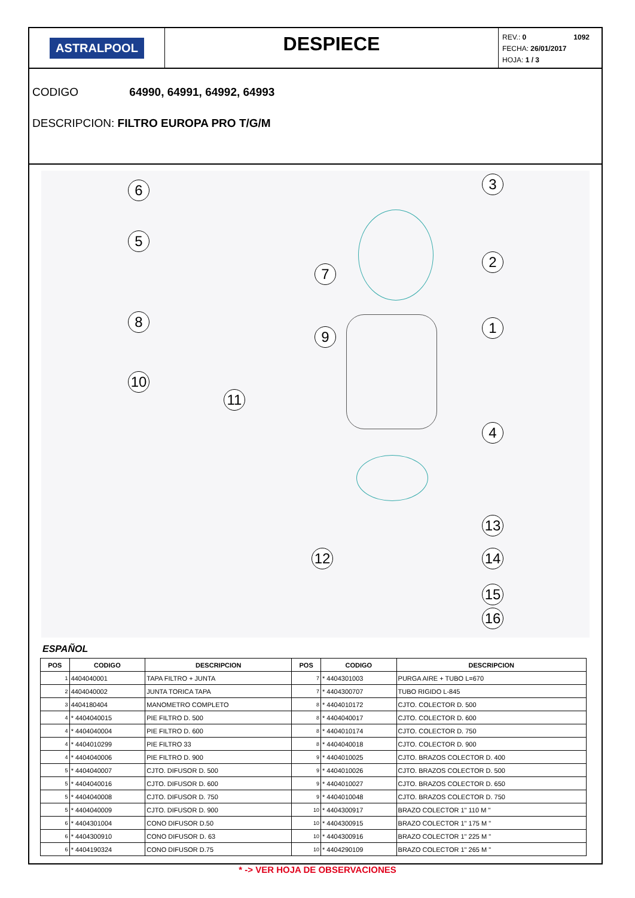ASTRALPOOL
DESPIECE
REV.: 0
FECHA: 26/01/2017
HOJA: 1 / 3
1092
CODIGO 64990, 64991, 64992, 64993
DESCRIPCION: FILTRO EUROPA PRO T/G/M
6
5
8
10
11
7
9
3
2
1
4
13
14
15
16
12
ESPAÑOL
| POS | CODIGO | DESCRIPCION | POS | CODIGO | DESCRIPCION |
| --- | --- | --- | --- | --- | --- |
| 1 | 4404040001 | TAPA FILTRO + JUNTA | 7 | * 4404301003 | PURGA AIRE + TUBO L=670 |
| 2 | 4404040002 | JUNTA TORICA TAPA | 7 | * 4404300707 | TUBO RIGIDO L-845 |
| 3 | 4404180404 | MANOMETRO COMPLETO | 8 | * 4404010172 | CJTO. COLECTOR D. 500 |
| 4 | * 4404040015 | PIE FILTRO D. 500 | 8 | * 4404040017 | CJTO. COLECTOR D. 600 |
| 4 | * 4404040004 | PIE FILTRO D. 600 | 8 | * 4404010174 | CJTO. COLECTOR D. 750 |
| 4 | * 4404010299 | PIE FILTRO 33 | 8 | * 4404040018 | CJTO. COLECTOR D. 900 |
| 4 | * 4404040006 | PIE FILTRO D. 900 | 9 | * 4404010025 | CJTO. BRAZOS COLECTOR D. 400 |
| 5 | * 4404040007 | CJTO. DIFUSOR D. 500 | 9 | * 4404010026 | CJTO. BRAZOS COLECTOR D. 500 |
| 5 | * 4404040016 | CJTO. DIFUSOR D. 600 | 9 | * 4404010027 | CJTO. BRAZOS COLECTOR D. 650 |
| 5 | * 4404040008 | CJTO. DIFUSOR D. 750 | 9 | * 4404010048 | CJTO. BRAZOS COLECTOR D. 750 |
| 5 | * 4404040009 | CJTO. DIFUSOR D. 900 | 10 | * 4404300917 | BRAZO COLECTOR 1" 110 M " |
| 6 | * 4404301004 | CONO DIFUSOR D.50 | 10 | * 4404300915 | BRAZO COLECTOR 1" 175 M " |
| 6 | * 4404300910 | CONO DIFUSOR D. 63 | 10 | * 4404300916 | BRAZO COLECTOR 1" 225 M " |
| 6 | * 4404190324 | CONO DIFUSOR D.75 | 10 | * 4404290109 | BRAZO COLECTOR 1" 265 M " |
* -> VER HOJA DE OBSERVACIONES